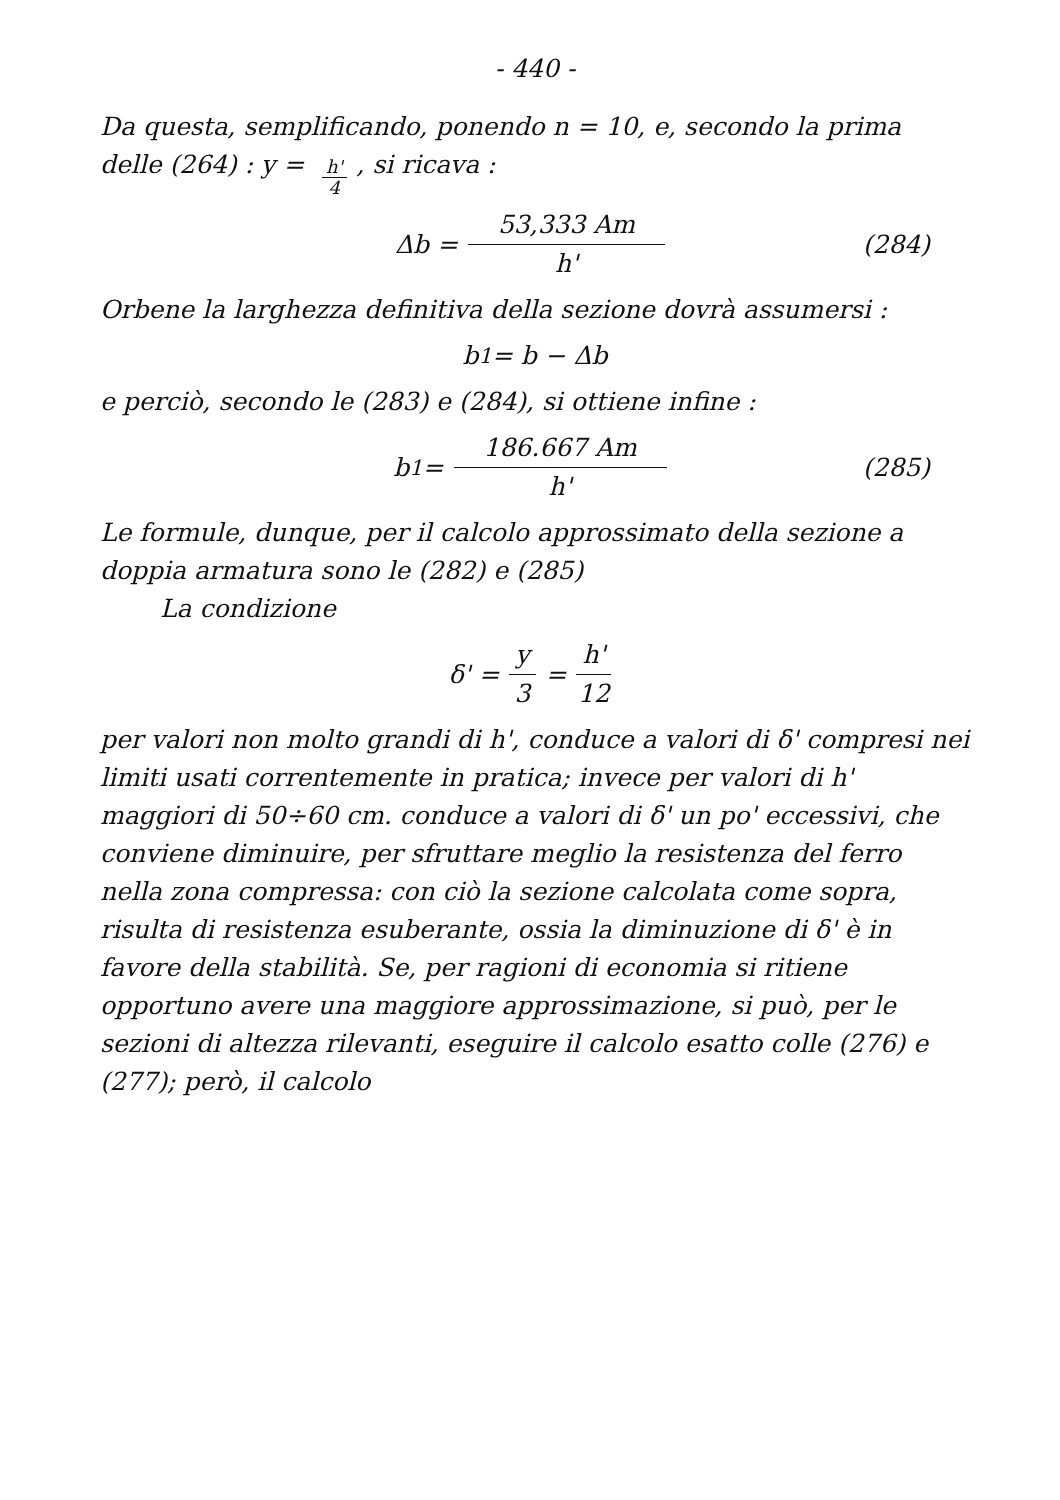- 440 -
Da questa, semplificando, ponendo n = 10, e, secondo la prima delle (264) : y = h' 4, si ricava :
Δb = 53,333 Am h' (284)
Orbene la larghezza definitiva della sezione dovrà assumersi :
b<sub>1</sub> = b − Δb
e perciò, secondo le (283) e (284), si ottiene infine :
b<sub>1</sub> = 186.667 Am h' (285)
Le formule, dunque, per il calcolo approssimato della sezione a doppia armatura sono le (282) e (285)
La condizione
δ' = y 3 = h' 12
per valori non molto grandi di h', conduce a valori di δ' compresi nei limiti usati correntemente in pratica; invece per valori di h' maggiori di 50÷60 cm. conduce a valori di δ' un po' eccessivi, che conviene diminuire, per sfruttare meglio la resistenza del ferro nella zona compressa: con ciò la sezione calcolata come sopra, risulta di resistenza esuberante, ossia la diminuzione di δ' è in favore della stabilità. Se, per ragioni di economia si ritiene opportuno avere una maggiore approssimazione, si può, per le sezioni di altezza rilevanti, eseguire il calcolo esatto colle (276) e (277); però, il calcolo